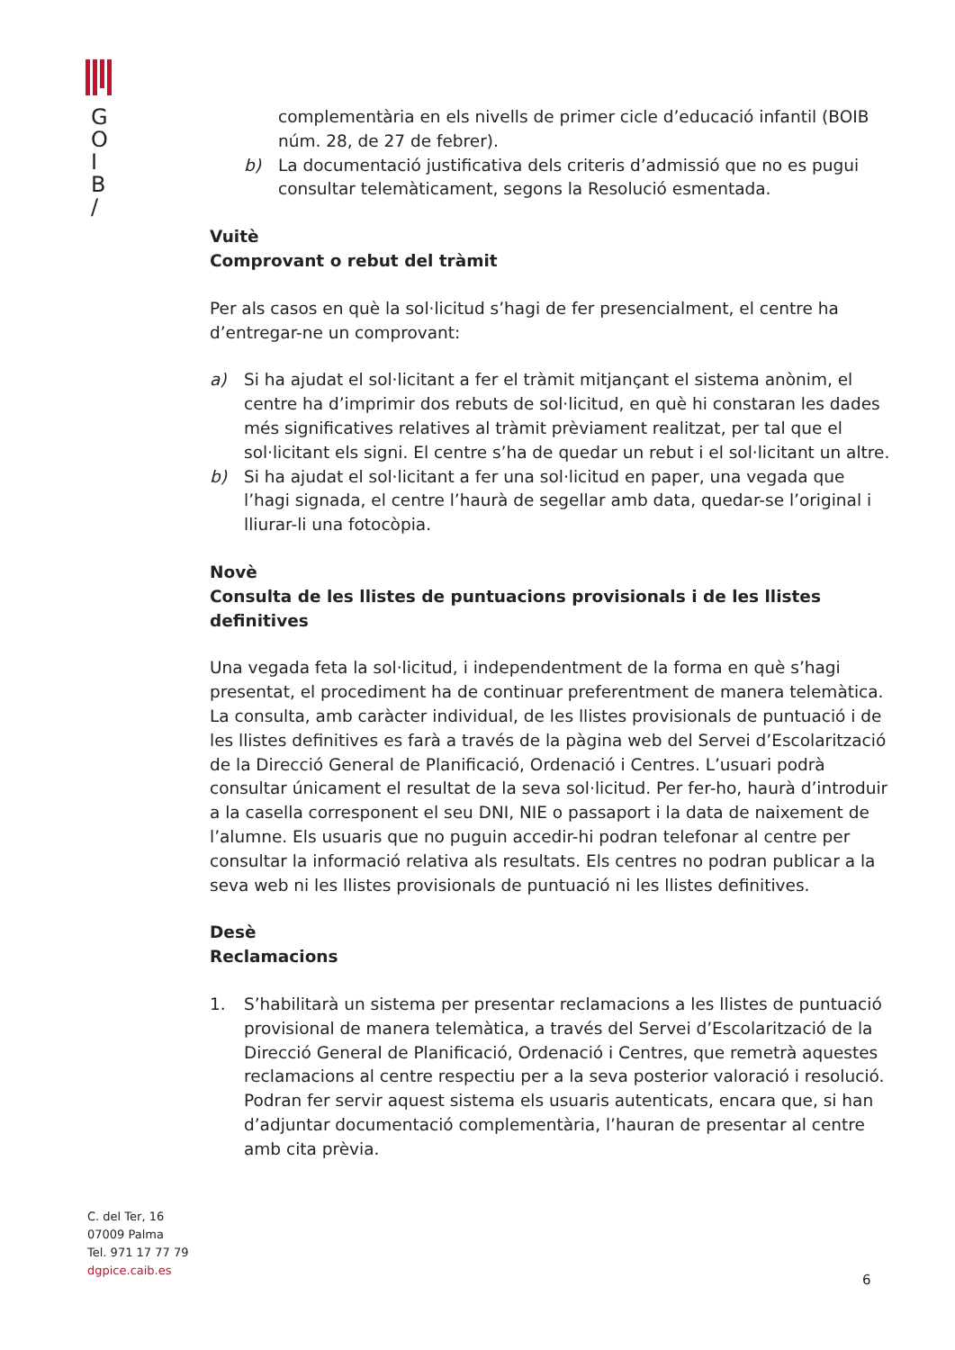G
O
I
B
/
complementària en els nivells de primer cicle d’educació infantil (BOIB núm. 28, de 27 de febrer).
b) La documentació justificativa dels criteris d’admissió que no es pugui consultar telemàticament, segons la Resolució esmentada.
Vuitè
Comprovant o rebut del tràmit
Per als casos en què la sol·licitud s’hagi de fer presencialment, el centre ha d’entregar-ne un comprovant:
a) Si ha ajudat el sol·licitant a fer el tràmit mitjançant el sistema anònim, el centre ha d’imprimir dos rebuts de sol·licitud, en què hi constaran les dades més significatives relatives al tràmit prèviament realitzat, per tal que el sol·licitant els signi. El centre s’ha de quedar un rebut i el sol·licitant un altre.
b) Si ha ajudat el sol·licitant a fer una sol·licitud en paper, una vegada que l’hagi signada, el centre l’haurà de segellar amb data, quedar-se l’original i lliurar-li una fotocòpia.
Novè
Consulta de les llistes de puntuacions provisionals i de les llistes definitives
Una vegada feta la sol·licitud, i independentment de la forma en què s’hagi presentat, el procediment ha de continuar preferentment de manera telemàtica. La consulta, amb caràcter individual, de les llistes provisionals de puntuació i de les llistes definitives es farà a través de la pàgina web del Servei d’Escolarització de la Direcció General de Planificació, Ordenació i Centres. L’usuari podrà consultar únicament el resultat de la seva sol·licitud. Per fer-ho, haurà d’introduir a la casella corresponent el seu DNI, NIE o passaport i la data de naixement de l’alumne. Els usuaris que no puguin accedir-hi podran telefonar al centre per consultar la informació relativa als resultats. Els centres no podran publicar a la seva web ni les llistes provisionals de puntuació ni les llistes definitives.
Desè
Reclamacions
1. S’habilitarà un sistema per presentar reclamacions a les llistes de puntuació provisional de manera telemàtica, a través del Servei d’Escolarització de la Direcció General de Planificació, Ordenació i Centres, que remetrà aquestes reclamacions al centre respectiu per a la seva posterior valoració i resolució. Podran fer servir aquest sistema els usuaris autenticats, encara que, si han d’adjuntar documentació complementària, l’hauran de presentar al centre amb cita prèvia.
C. del Ter, 16
07009 Palma
Tel. 971 17 77 79
dgpice.caib.es
6